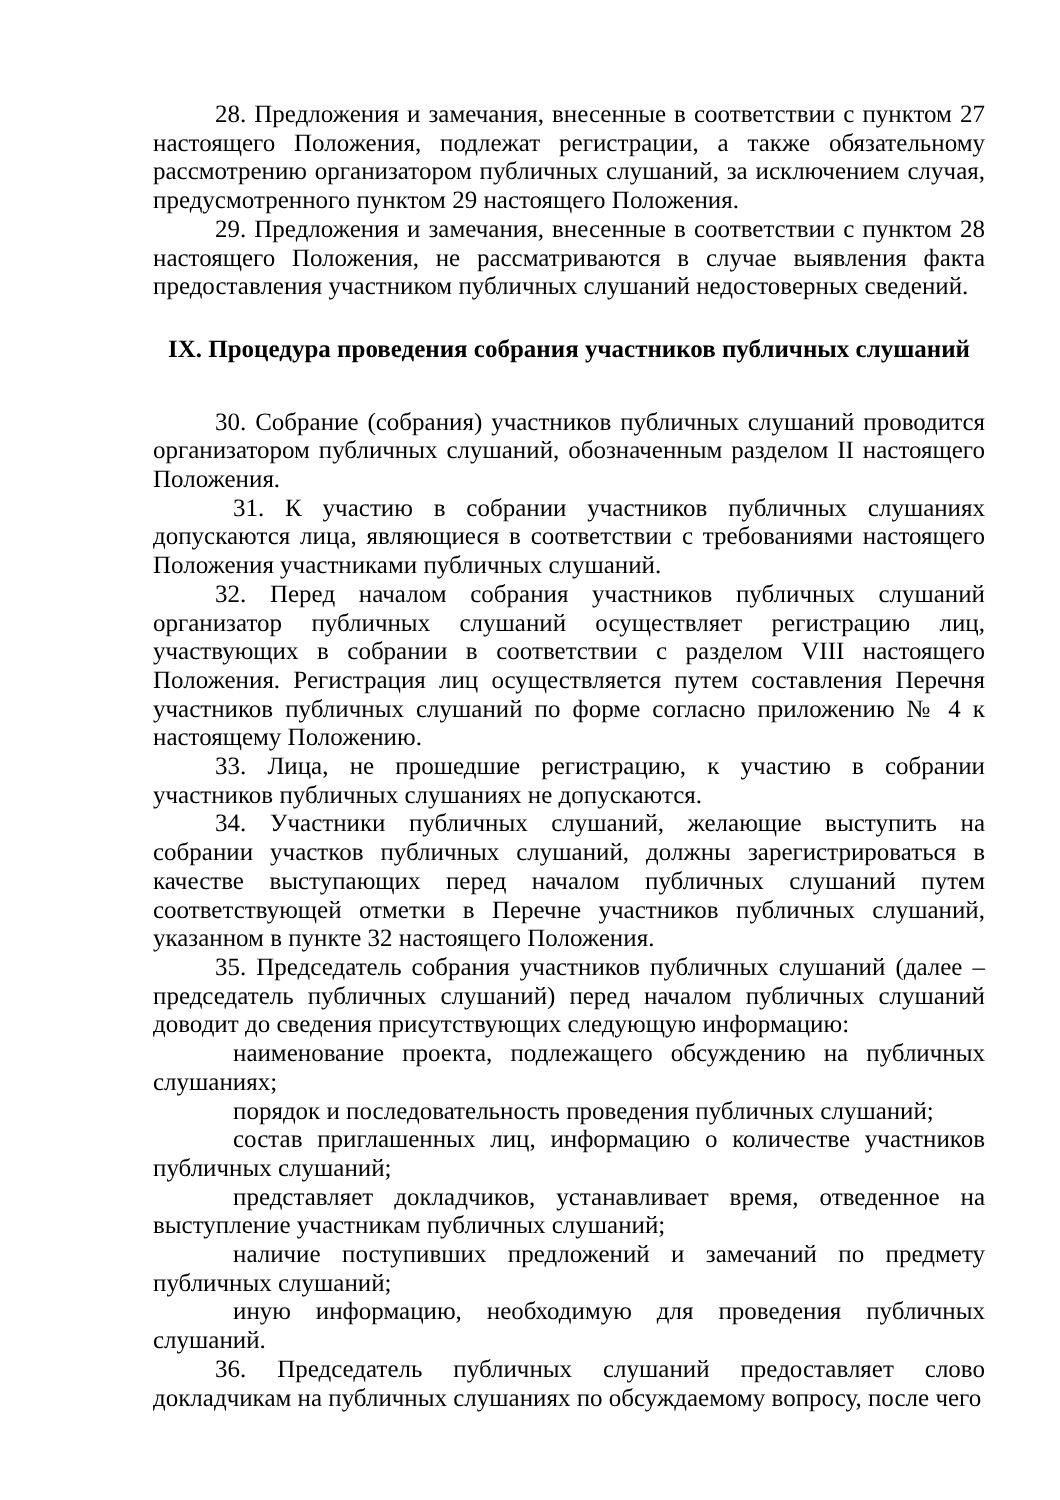28. Предложения и замечания, внесенные в соответствии с пунктом 27 настоящего Положения, подлежат регистрации, а также обязательному рассмотрению организатором публичных слушаний, за исключением случая, предусмотренного пунктом 29 настоящего Положения.
29. Предложения и замечания, внесенные в соответствии с пунктом 28 настоящего Положения, не рассматриваются в случае выявления факта предоставления участником публичных слушаний недостоверных сведений.
IX. Процедура проведения собрания участников публичных слушаний
30. Собрание (собрания) участников публичных слушаний проводится организатором публичных слушаний, обозначенным разделом II настоящего Положения.
31. К участию в собрании участников публичных слушаниях допускаются лица, являющиеся в соответствии с требованиями настоящего Положения участниками публичных слушаний.
32. Перед началом собрания участников публичных слушаний организатор публичных слушаний осуществляет регистрацию лиц, участвующих в собрании в соответствии с разделом VIII настоящего Положения. Регистрация лиц осуществляется путем составления Перечня участников публичных слушаний по форме согласно приложению № 4 к настоящему Положению.
33. Лица, не прошедшие регистрацию, к участию в собрании участников публичных слушаниях не допускаются.
34. Участники публичных слушаний, желающие выступить на собрании участков публичных слушаний, должны зарегистрироваться в качестве выступающих перед началом публичных слушаний путем соответствующей отметки в Перечне участников публичных слушаний, указанном в пункте 32 настоящего Положения.
35. Председатель собрания участников публичных слушаний (далее – председатель публичных слушаний) перед началом публичных слушаний доводит до сведения присутствующих следующую информацию:
наименование проекта, подлежащего обсуждению на публичных слушаниях;
порядок и последовательность проведения публичных слушаний;
состав приглашенных лиц, информацию о количестве участников публичных слушаний;
представляет докладчиков, устанавливает время, отведенное на выступление участникам публичных слушаний;
наличие поступивших предложений и замечаний по предмету публичных слушаний;
иную информацию, необходимую для проведения публичных слушаний.
36. Председатель публичных слушаний предоставляет слово докладчикам на публичных слушаниях по обсуждаемому вопросу, после чего